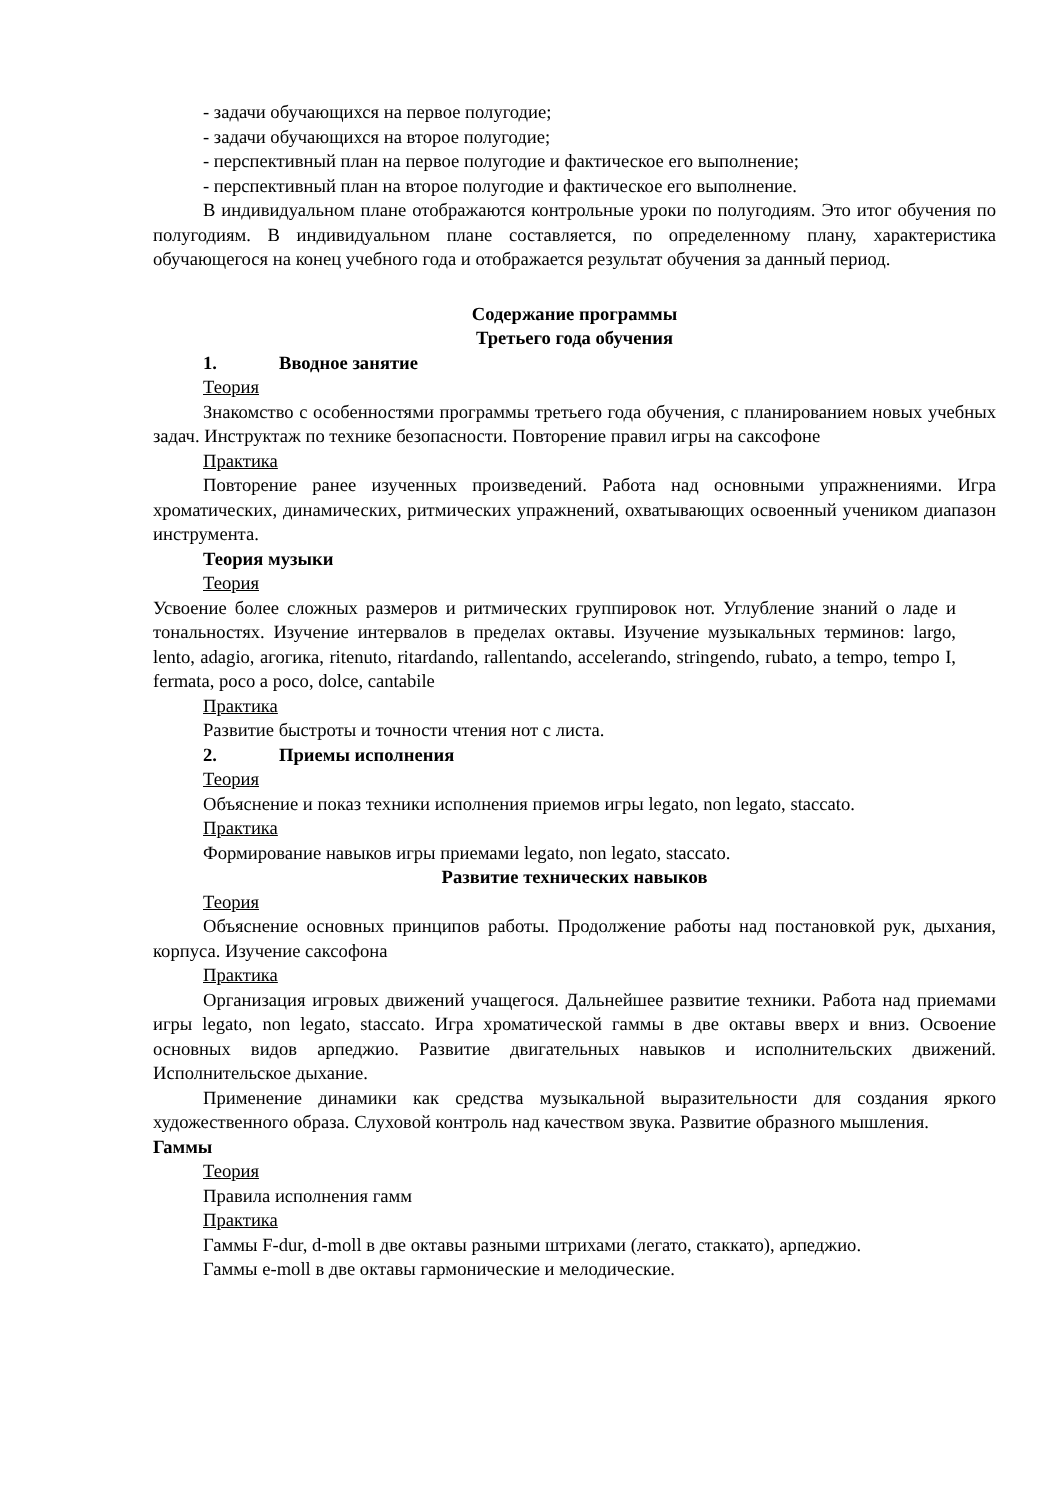- задачи обучающихся на первое полугодие;
- задачи обучающихся на второе полугодие;
- перспективный план на первое полугодие и фактическое его выполнение;
- перспективный план на второе полугодие и фактическое его выполнение.
В индивидуальном плане отображаются контрольные уроки по полугодиям. Это итог обучения по полугодиям. В индивидуальном плане составляется, по определенному плану, характеристика обучающегося на конец учебного года и отображается результат обучения за данный период.
Содержание программы
Третьего года обучения
1. Вводное занятие
Теория
Знакомство с особенностями программы третьего года обучения, с планированием новых учебных задач. Инструктаж по технике безопасности. Повторение правил игры на саксофоне
Практика
Повторение ранее изученных произведений. Работа над основными упражнениями. Игра хроматических, динамических, ритмических упражнений, охватывающих освоенный учеником диапазон инструмента.
Теория музыки
Теория
Усвоение более сложных размеров и ритмических группировок нот. Углубление знаний о ладе и тональностях. Изучение интервалов в пределах октавы. Изучение музыкальных терминов: largo, lento, adagio, агогика, ritenuto, ritardando, rallentando, accelerando, stringendo, rubato, a tempo, tempo I, fermata, poco a poco, dolce, cantabile
Практика
Развитие быстроты и точности чтения нот с листа.
2. Приемы исполнения
Теория
Объяснение и показ техники исполнения приемов игры legato, non legato, staccato.
Практика
Формирование навыков игры приемами legato, non legato, staccato.
Развитие технических навыков
Теория
Объяснение основных принципов работы. Продолжение работы над постановкой рук, дыхания, корпуса. Изучение саксофона
Практика
Организация игровых движений учащегося. Дальнейшее развитие техники. Работа над приемами игры legato, non legato, staccato. Игра хроматической гаммы в две октавы вверх и вниз. Освоение основных видов арпеджио. Развитие двигательных навыков и исполнительских движений. Исполнительское дыхание.
Применение динамики как средства музыкальной выразительности для создания яркого художественного образа. Слуховой контроль над качеством звука. Развитие образного мышления.
Гаммы
Теория
Правила исполнения гамм
Практика
Гаммы F-dur, d-moll в две октавы разными штрихами (легато, стаккато), арпеджио.
Гаммы e-moll в две октавы гармонические и мелодические.